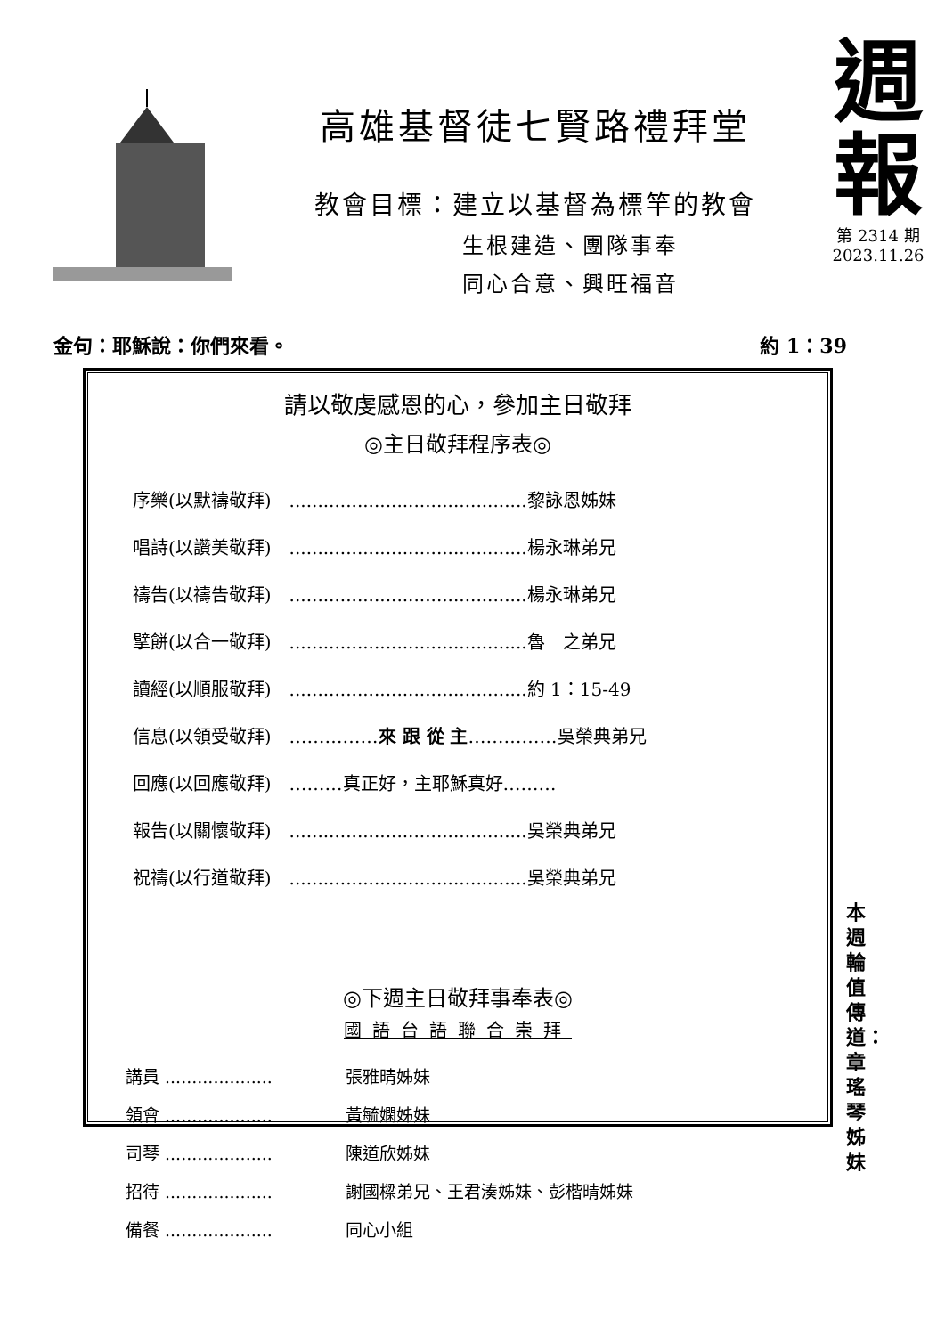高雄基督徒七賢路禮拜堂
教會目標：建立以基督為標竿的教會
生根建造、團隊事奉
同心合意、興旺福音
週
報
第 2314 期
2023.11.26
金句：耶穌說：你們來看。 約 1：39
請以敬虔感恩的心，參加主日敬拜
◎主日敬拜程序表◎
| 序樂(以默禱敬拜) | ..........................................黎詠恩姊妹 |
| 唱詩(以讚美敬拜) | ..........................................楊永琳弟兄 |
| 禱告(以禱告敬拜) | ..........................................楊永琳弟兄 |
| 擘餅(以合一敬拜) | ..........................................魯 之弟兄 |
| 讀經(以順服敬拜) | ..........................................約 1：15-49 |
| 信息(以領受敬拜) | …………… 來 跟 從 主 ……………吳榮典弟兄 |
| 回應(以回應敬拜) | ………真正好，主耶穌真好……… |
| 報告(以關懷敬拜) | ..........................................吳榮典弟兄 |
| 祝禱(以行道敬拜) | ..........................................吳榮典弟兄 |
◎下週主日敬拜事奉表◎
國語台語聯合崇拜
| 講員 .................... | 張雅晴姊妹 |
| 領會 .................... | 黃毓嫻姊妹 |
| 司琴 .................... | 陳道欣姊妹 |
| 招待 .................... | 謝國樑弟兄、王君湊姊妹、彭楷晴姊妹 |
| 備餐 .................... | 同心小組 |
本週輪值傳道：章瑤琴姊妹